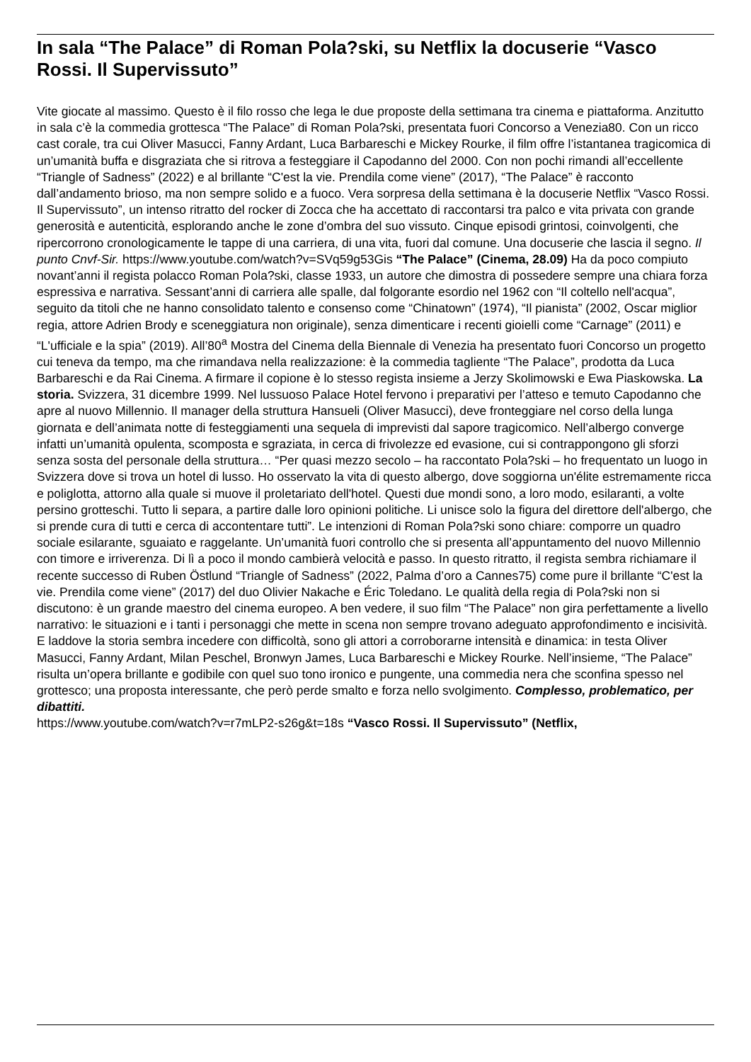In sala “The Palace” di Roman Pola?ski, su Netflix la docuserie “Vasco Rossi. Il Supervissuto”
Vite giocate al massimo. Questo è il filo rosso che lega le due proposte della settimana tra cinema e piattaforma. Anzitutto in sala c’è la commedia grottesca “The Palace” di Roman Pola?ski, presentata fuori Concorso a Venezia80. Con un ricco cast corale, tra cui Oliver Masucci, Fanny Ardant, Luca Barbareschi e Mickey Rourke, il film offre l’istantanea tragicomica di un’umanità buffa e disgraziata che si ritrova a festeggiare il Capodanno del 2000. Con non pochi rimandi all’eccellente “Triangle of Sadness” (2022) e al brillante “C'est la vie. Prendila come viene” (2017), “The Palace” è racconto dall’andamento brioso, ma non sempre solido e a fuoco. Vera sorpresa della settimana è la docuserie Netflix “Vasco Rossi. Il Supervissuto”, un intenso ritratto del rocker di Zocca che ha accettato di raccontarsi tra palco e vita privata con grande generosità e autenticità, esplorando anche le zone d’ombra del suo vissuto. Cinque episodi grintosi, coinvolgenti, che ripercorrono cronologicamente le tappe di una carriera, di una vita, fuori dal comune. Una docuserie che lascia il segno. Il punto Cnvf-Sir. https://www.youtube.com/watch?v=SVq59g53Gis “The Palace” (Cinema, 28.09) Ha da poco compiuto novant’anni il regista polacco Roman Pola?ski, classe 1933, un autore che dimostra di possedere sempre una chiara forza espressiva e narrativa. Sessant’anni di carriera alle spalle, dal folgorante esordio nel 1962 con “Il coltello nell'acqua”, seguito da titoli che ne hanno consolidato talento e consenso come “Chinatown” (1974), “Il pianista” (2002, Oscar miglior regia, attore Adrien Brody e sceneggiatura non originale), senza dimenticare i recenti gioielli come “Carnage” (2011) e “L'ufficiale e la spia” (2019). All’80<sup>a</sup> Mostra del Cinema della Biennale di Venezia ha presentato fuori Concorso un progetto cui teneva da tempo, ma che rimandava nella realizzazione: è la commedia tagliente “The Palace”, prodotta da Luca Barbareschi e da Rai Cinema. A firmare il copione è lo stesso regista insieme a Jerzy Skolimowski e Ewa Piaskowska. La storia. Svizzera, 31 dicembre 1999. Nel lussuoso Palace Hotel fervono i preparativi per l’atteso e temuto Capodanno che apre al nuovo Millennio. Il manager della struttura Hansueli (Oliver Masucci), deve fronteggiare nel corso della lunga giornata e dell’animata notte di festeggiamenti una sequela di imprevisti dal sapore tragicomico. Nell’albergo converge infatti un’umanità opulenta, scomposta e sgraziata, in cerca di frivolezze ed evasione, cui si contrappongono gli sforzi senza sosta del personale della struttura… “Per quasi mezzo secolo – ha raccontato Pola?ski – ho frequentato un luogo in Svizzera dove si trova un hotel di lusso. Ho osservato la vita di questo albergo, dove soggiorna un'élite estremamente ricca e poliglotta, attorno alla quale si muove il proletariato dell'hotel. Questi due mondi sono, a loro modo, esilaranti, a volte persino grotteschi. Tutto li separa, a partire dalle loro opinioni politiche. Li unisce solo la figura del direttore dell'albergo, che si prende cura di tutti e cerca di accontentare tutti”. Le intenzioni di Roman Pola?ski sono chiare: comporre un quadro sociale esilarante, sguaiato e raggelante. Un’umanità fuori controllo che si presenta all’appuntamento del nuovo Millennio con timore e irriverenza. Di lì a poco il mondo cambierà velocità e passo. In questo ritratto, il regista sembra richiamare il recente successo di Ruben Östlund “Triangle of Sadness” (2022, Palma d’oro a Cannes75) come pure il brillante “C'est la vie. Prendila come viene” (2017) del duo Olivier Nakache e Éric Toledano. Le qualità della regia di Pola?ski non si discutono: è un grande maestro del cinema europeo. A ben vedere, il suo film “The Palace” non gira perfettamente a livello narrativo: le situazioni e i tanti i personaggi che mette in scena non sempre trovano adeguato approfondimento e incisività. E laddove la storia sembra incedere con difficoltà, sono gli attori a corroborarne intensità e dinamica: in testa Oliver Masucci, Fanny Ardant, Milan Peschel, Bronwyn James, Luca Barbareschi e Mickey Rourke. Nell’insieme, “The Palace” risulta un’opera brillante e godibile con quel suo tono ironico e pungente, una commedia nera che sconfina spesso nel grottesco; una proposta interessante, che però perde smalto e forza nello svolgimento. Complesso, problematico, per dibattiti.
https://www.youtube.com/watch?v=r7mLP2-s26g&t=18s “Vasco Rossi. Il Supervissuto” (Netflix,